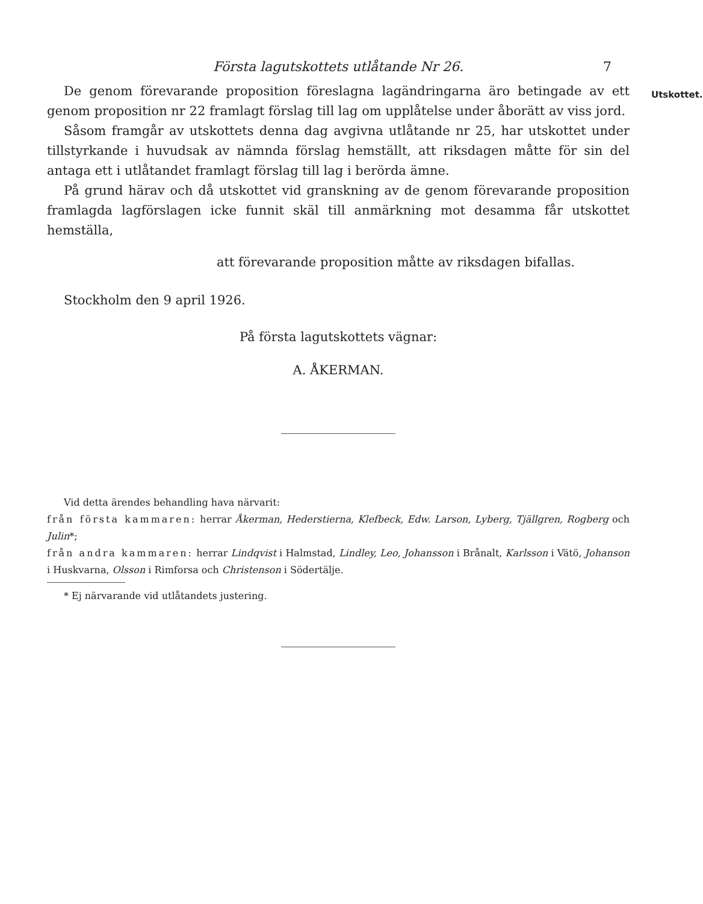Utskottet.
Första lagutskottets utlåtande Nr 26. 7
De genom förevarande proposition föreslagna lagändringarna äro betingade av ett genom proposition nr 22 framlagt förslag till lag om upplåtelse under åborätt av viss jord.
Såsom framgår av utskottets denna dag avgivna utlåtande nr 25, har utskottet under tillstyrkande i huvudsak av nämnda förslag hemställt, att riksdagen måtte för sin del antaga ett i utlåtandet framlagt förslag till lag i berörda ämne.
På grund härav och då utskottet vid granskning av de genom förevarande proposition framlagda lagförslagen icke funnit skäl till anmärkning mot desamma får utskottet hemställa,
att förevarande proposition måtte av riksdagen bifallas.
Stockholm den 9 april 1926.
På första lagutskottets vägnar:
A. ÅKERMAN.
Vid detta ärendes behandling hava närvarit:
från första kammaren: herrar Åkerman, Hederstierna, Klefbeck, Edw. Larson, Lyberg, Tjällgren, Rogberg och Julin*;
från andra kammaren: herrar Lindqvist i Halmstad, Lindley, Leo, Johansson i Brånalt, Karlsson i Vätö, Johanson i Huskvarna, Olsson i Rimforsa och Christenson i Södertälje.
* Ej närvarande vid utlåtandets justering.